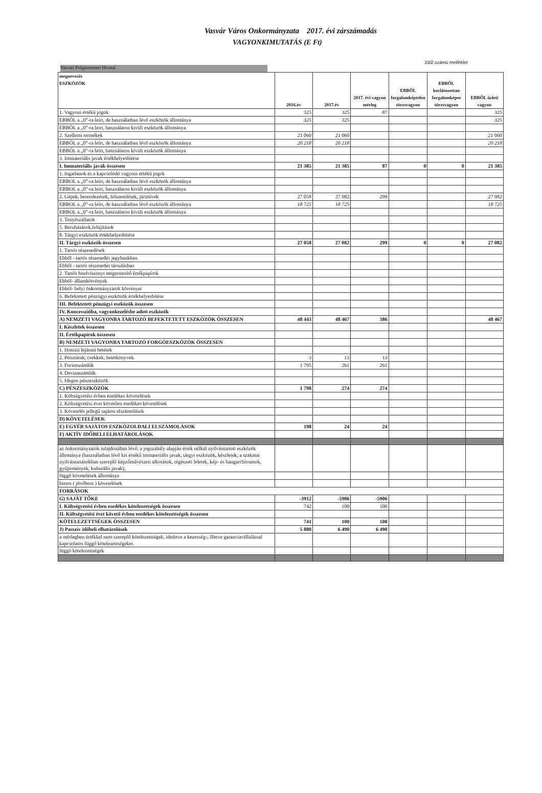Vasvár Város Onkormányzata 2017. évi zárszámadás
VAGYONKIMUTATÁS (E Ft)
33/2.számú melléklet
Vasvári Polgármesteri Hivatal
| megnevezés ESZKÖZÖK | 2016.év | 2017.év | 2017. évi vagyon mérleg | EBBŐL forgalomképtelen törzsvagyon | EBBŐL korlátozottan forgalomképes törzsvagyon | EBBŐL üzleti vagyon |
| --- | --- | --- | --- | --- | --- | --- |
| 1. Vagyoni értékű jogok | 325 | 325 | 87 | | | 325 |
| EBBŐL a „0”-ra leírt, de használatban lévő eszközök állománya | 325 | 325 | | | | 325 |
| EBBŐL a „0”-ra leírt, használaton kívüli eszközök állománya | | | | | | |
| 2. Szellemi termékek | 21 060 | 21 060 | | | | 21 060 |
| EBBŐL a „0”-ra leírt, de használatban lévő eszközök állománya | 20 218 | 20 218 | | | | 20 218 |
| EBBŐL a „0”-ra leírt, használaton kívüli eszközök állománya | | | | | | |
| 3. Immateriális javak értékhelyesbítése | | | | | | |
| I. Immateriális javak összesen | 21 385 | 21 385 | 87 | 0 | 0 | 21 385 |
| 1. Ingatlanok és a kapcsolódó vagyoni értékű jogok | | | | | | |
| EBBOL a „0”-ra leírt, de használatban lévő eszközök állománya | | | | | | |
| EBBOL a „0”-ra leírt, használaton kívüli eszközök állománya | | | | | | |
| 2. Gépek, berendezések, felszerelések, járművek | 27 058 | 27 082 | 299 | | | 27 082 |
| EBBOL a „0”-ra leírt, de használatban lévő eszközök állománya | 18 725 | 18 725 | | | | 18 725 |
| EBBOL a „0”-ra leírt, használaton kívüli eszközök állománya | | | | | | |
| 3. Tenyészállatok | | | | | | |
| 5. Beruházások,felújítások | | | | | | |
| 8. Tárgyi eszközök értékhelyesbítése | | | | | | |
| II. Tárgyi eszközök összesen | 27 058 | 27 082 | 299 | 0 | 0 | 27 082 |
| 1. Tartós részesedések | | | | | | |
| Ebből - tartós részesedés jegybankban | | | | | | |
| Ebből - tartós részesedés társulásban | | | | | | |
| 2. Tartós hitelviszonyt megtestesítő értékpapírok | | | | | | |
| Ebből- államkötvények | | | | | | |
| Ebből- helyi önkormányzatok kötvényei | | | | | | |
| 6. Befektetett pénzügyi eszközök értékhelyesbítése | | | | | | |
| III. Befektetett pénzügyi eszközök összesen | | | | | | |
| IV. Koncesszióba, vagyonkezelésbe adott eszközök | | | | | | |
| A) NEMZETI VAGYONBA TARTOZÓ BEFEKTETETT ESZKÖZÖK ÖSSZESEN | 48 443 | 48 467 | 386 | | | 48 467 |
| I. Készletek összesen | | | | | | |
| II. Értékpapírok összesen | | | | | | |
| B) NEMZETI VAGYONBA TARTOZÓ FORGÓESZKÖZÖK ÖSSZESEN | | | | | | |
| 1. Hosszú lejáratú betétek | | | | | | |
| 2. Pénztárak, csekkek, betétkönyvek | 3 | 13 | 13 | | | |
| 3. Forintszámlák | 1 795 | 261 | 261 | | | |
| 4. Devizaszámlák | | | | | | |
| 5. Idegen pénzeszközök | | | | | | |
| C) PÉNZESZKÖZÖK | 1 798 | 274 | 274 | | | |
| 1. Költségvetési évben esedékes követelések | | | | | | |
| 2. Költségvetési évet követően esedékes követelések | | | | | | |
| 3. Követelés jellegű sajátos elszámolások | | | | | | |
| D) KÖVETELÉSEK | | | | | | |
| E) EGYÉB SAJÁTOS ESZKÖZOLDALI ELSZÁMOLÁSOK | 198 | 24 | 24 | | | |
| F) AKTÍV IDŐBELI ELHATÁROLÁSOK | | | | | | |
| az önkormányzatok tulajdonában lévő, a jogszabály alapján érték nélkül nyilvántartott eszközök állománya (használatban lévő kis értékű immateriális javak, tárgyi eszközök, készletek, a szakmai nyilvántartásokban szereplő képzőművészeti alkotások, régészeti leletek, kép- és hangarchívumok, gyűjtemények, kulturális javak), | | | | | | |
| függő követelések állománya | | | | | | |
| biztos ( jövőbeni ) követelések | | | | | | |
| FORRÁSOK | | | | | | |
| G) SAJÁT TŐKE | -3912 | -5906 | -5906 | | | |
| I. Költségvetési évben esedékes kötelezettségek összesen | 742 | 100 | 100 | | | |
| II. Költségvetési évet követő évben esedékes kötelezettségek összesen | | | | | | |
| KÖTELEZETTSÉGEK ÖSSZESEN | 741 | 100 | 100 | | | |
| J) Passzív időbeli elhatárolások | 5 880 | 6 490 | 6 490 | | | |
| a mérlegben értékkel nem szereplő kötelezettségek, ideértve a kezesség-, illetve garanciavállalással kapcsolatos függő kötelezettségeket. | | | | | | |
| függő kötelezettségek | | | | | | |